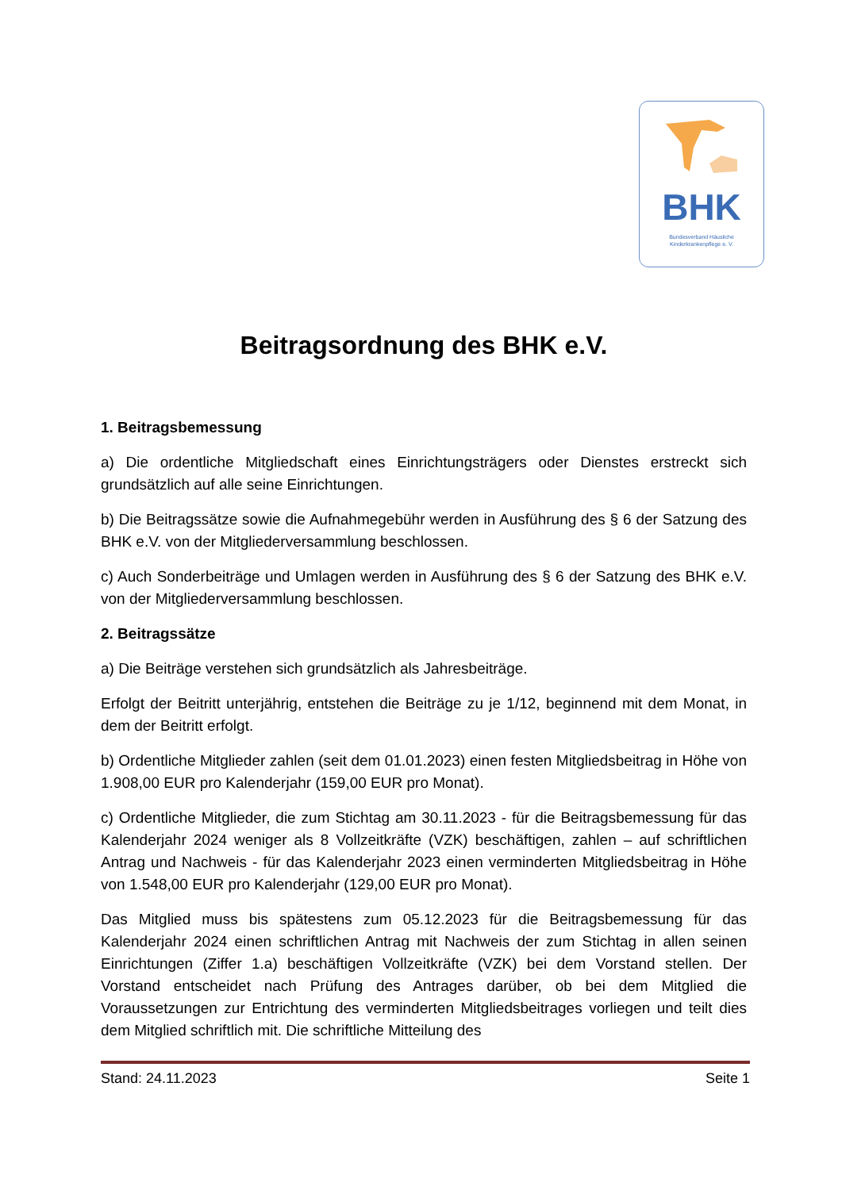BHK
Bundesverband Häusliche
Kinderkrankenpflege e. V.
Beitragsordnung des BHK e.V.
1. Beitragsbemessung
a) Die ordentliche Mitgliedschaft eines Einrichtungsträgers oder Dienstes erstreckt sich grundsätzlich auf alle seine Einrichtungen.
b) Die Beitragssätze sowie die Aufnahmegebühr werden in Ausführung des § 6 der Satzung des BHK e.V. von der Mitgliederversammlung beschlossen.
c) Auch Sonderbeiträge und Umlagen werden in Ausführung des § 6 der Satzung des BHK e.V. von der Mitgliederversammlung beschlossen.
2. Beitragssätze
a) Die Beiträge verstehen sich grundsätzlich als Jahresbeiträge.
Erfolgt der Beitritt unterjährig, entstehen die Beiträge zu je 1/12, beginnend mit dem Monat, in dem der Beitritt erfolgt.
b) Ordentliche Mitglieder zahlen (seit dem 01.01.2023) einen festen Mitgliedsbeitrag in Höhe von 1.908,00 EUR pro Kalenderjahr (159,00 EUR pro Monat).
c) Ordentliche Mitglieder, die zum Stichtag am 30.11.2023 - für die Beitragsbemessung für das Kalenderjahr 2024 weniger als 8 Vollzeitkräfte (VZK) beschäftigen, zahlen – auf schriftlichen Antrag und Nachweis - für das Kalenderjahr 2023 einen verminderten Mitgliedsbeitrag in Höhe von 1.548,00 EUR pro Kalenderjahr (129,00 EUR pro Monat).
Das Mitglied muss bis spätestens zum 05.12.2023 für die Beitragsbemessung für das Kalenderjahr 2024 einen schriftlichen Antrag mit Nachweis der zum Stichtag in allen seinen Einrichtungen (Ziffer 1.a) beschäftigen Vollzeitkräfte (VZK) bei dem Vorstand stellen. Der Vorstand entscheidet nach Prüfung des Antrages darüber, ob bei dem Mitglied die Voraussetzungen zur Entrichtung des verminderten Mitgliedsbeitrages vorliegen und teilt dies dem Mitglied schriftlich mit. Die schriftliche Mitteilung des
Stand: 24.11.2023 Seite 1